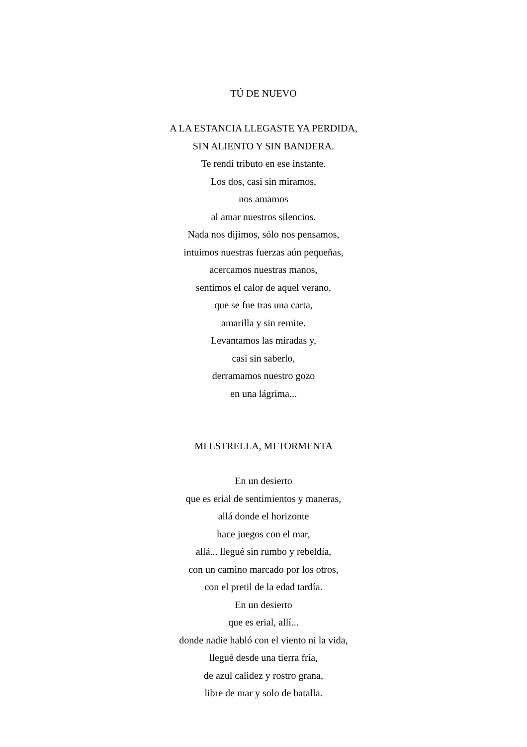TÚ DE NUEVO
A LA ESTANCIA LLEGASTE YA PERDIDA,
SIN ALIENTO Y SIN BANDERA.
Te rendí tributo en ese instante.
Los dos, casi sin miramos,
nos amamos
al amar nuestros silencios.
Nada nos dijimos, sólo nos pensamos,
intuimos nuestras fuerzas aún pequeñas,
acercamos nuestras manos,
sentimos el calor de aquel verano,
que se fue tras una carta,
amarilla y sin remite.
Levantamos las miradas y,
casi sin saberlo,
derramamos nuestro gozo
en una lágrima...
MI ESTRELLA, MI TORMENTA
En un desierto
que es erial de sentimientos y maneras,
allá donde el horizonte
hace juegos con el mar,
allá... llegué sin rumbo y rebeldía,
con un camino marcado por los otros,
con el pretil de la edad tardía.
En un desierto
que es erial, allí...
donde nadie habló con el viento ni la vida,
llegué desde una tierra fría,
de azul calidez y rostro grana,
libre de mar y solo de batalla.